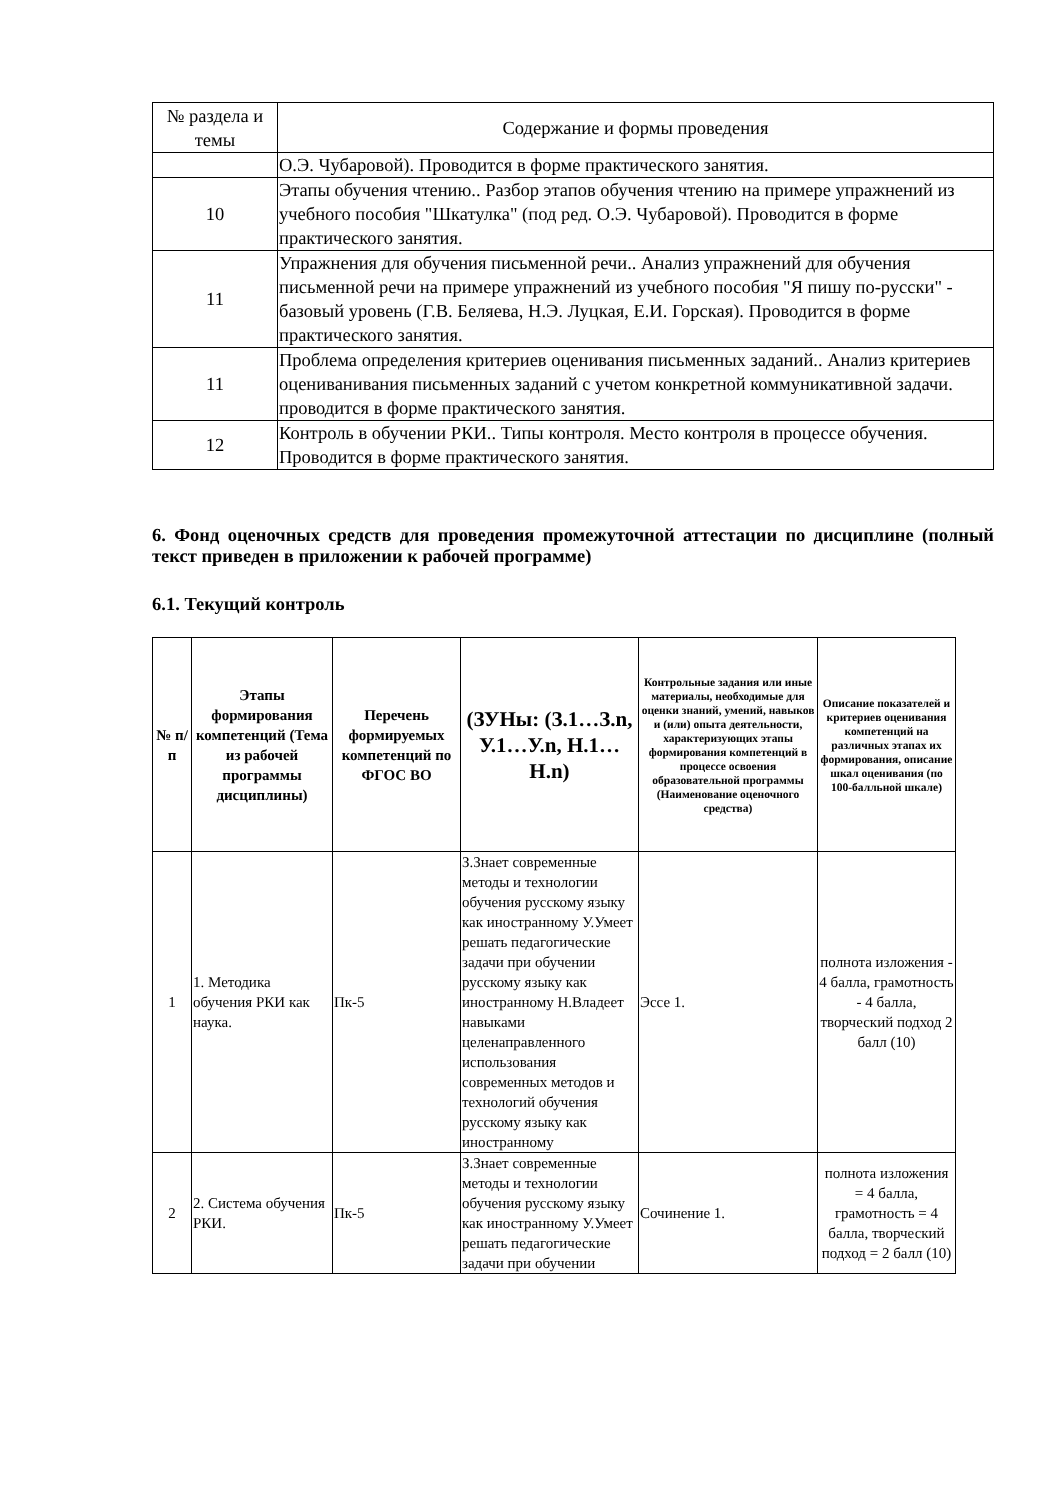| № раздела и темы | Содержание и формы проведения |
| --- | --- |
| | О.Э. Чубаровой). Проводится в форме практического занятия. |
| 10 | Этапы обучения чтению.. Разбор этапов обучения чтению на примере упражнений из учебного пособия "Шкатулка" (под ред. О.Э. Чубаровой). Проводится в форме практического занятия. |
| 11 | Упражнения для обучения письменной речи.. Анализ упражнений для обучения письменной речи на примере упражнений из учебного пособия "Я пишу по-русски" - базовый уровень (Г.В. Беляева, Н.Э. Луцкая, Е.И. Горская). Проводится в форме практического занятия. |
| 11 | Проблема определения критериев оценивания письменных заданий.. Анализ критериев оцениванивания письменных заданий с учетом конкретной коммуникативной задачи. проводится в форме практического занятия. |
| 12 | Контроль в обучении РКИ.. Типы контроля. Место контроля в процессе обучения. Проводится в форме практического занятия. |
6. Фонд оценочных средств для проведения промежуточной аттестации по дисциплине (полный текст приведен в приложении к рабочей программе)
6.1. Текущий контроль
| № п/п | Этапы формирования компетенций (Тема из рабочей программы дисциплины) | Перечень формируемых компетенций по ФГОС ВО | (ЗУНы: (З.1…З.n, У.1…У.n, Н.1…Н.n) | Контрольные задания или иные материалы, необходимые для оценки знаний, умений, навыков и (или) опыта деятельности, характеризующих этапы формирования компетенций в процессе освоения образовательной программы (Наименование оценочного средства) | Описание показателей и критериев оценивания компетенций на различных этапах их формирования, описание шкал оценивания (по 100-балльной шкале) |
| --- | --- | --- | --- | --- | --- |
| 1 | 1. Методика обучения РКИ как наука. | Пк-5 | З.Знает современные методы и технологии обучения русскому языку как иностранному У.Умеет решать педагогические задачи при обучении русскому языку как иностранному Н.Владеет навыками целенаправленного использования современных методов и технологий обучения русскому языку как иностранному | Эссе 1. | полнота изложения - 4 балла, грамотность - 4 балла, творческий подход 2 балл (10) |
| 2 | 2. Система обучения РКИ. | Пк-5 | З.Знает современные методы и технологии обучения русскому языку как иностранному У.Умеет решать педагогические задачи при обучении | Сочинение 1. | полнота изложения = 4 балла, грамотность = 4 балла, творческий подход = 2 балл (10) |